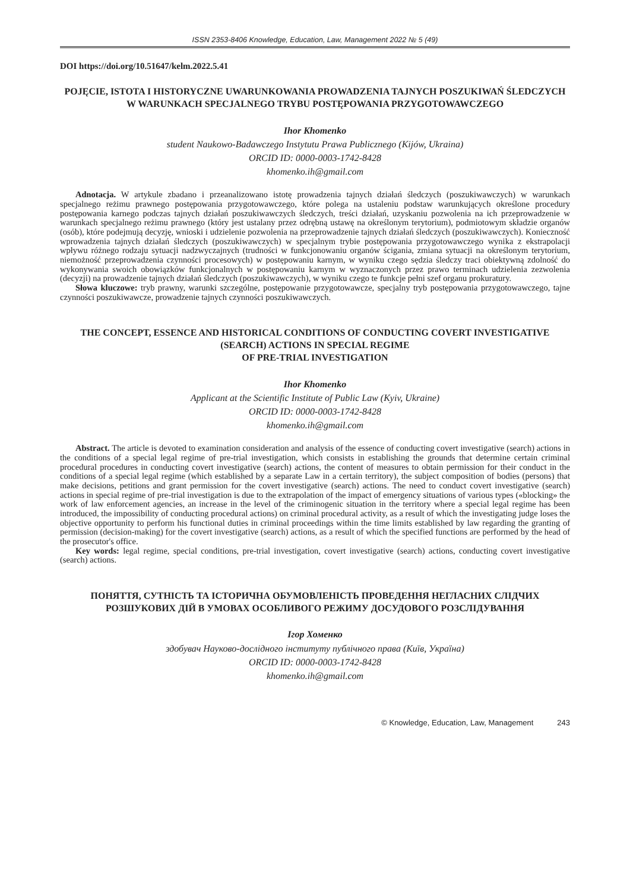ISSN 2353-8406 Knowledge, Education, Law, Management 2022 № 5 (49)
DOI https://doi.org/10.51647/kelm.2022.5.41
POJĘCIE, ISTOTA I HISTORYCZNE UWARUNKOWANIA PROWADZENIA TAJNYCH POSZUKIWAŃ ŚLEDCZYCH W WARUNKACH SPECJALNEGO TRYBU POSTĘPOWANIA PRZYGOTOWAWCZEGO
Ihor Khomenko
student Naukowo-Badawczego Instytutu Prawa Publicznego (Kijów, Ukraina)
ORCID ID: 0000-0003-1742-8428
khomenko.ih@gmail.com
Adnotacja. W artykule zbadano i przeanalizowano istotę prowadzenia tajnych działań śledczych (poszukiwawczych) w warunkach specjalnego reżimu prawnego postępowania przygotowawczego, które polega na ustaleniu podstaw warunkujących określone procedury postępowania karnego podczas tajnych działań poszukiwawczych śledczych, treści działań, uzyskaniu pozwolenia na ich przeprowadzenie w warunkach specjalnego reżimu prawnego (który jest ustalany przez odrębną ustawę na określonym terytorium), podmiotowym składzie organów (osób), które podejmują decyzję, wnioski i udzielenie pozwolenia na przeprowadzenie tajnych działań śledczych (poszukiwawczych). Konieczność wprowadzenia tajnych działań śledczych (poszukiwawczych) w specjalnym trybie postępowania przygotowawczego wynika z ekstrapolacji wpływu różnego rodzaju sytuacji nadzwyczajnych (trudności w funkcjonowaniu organów ścigania, zmiana sytuacji na określonym terytorium, niemożność przeprowadzenia czynności procesowych) w postępowaniu karnym, w wyniku czego sędzia śledczy traci obiektywną zdolność do wykonywania swoich obowiązków funkcjonalnych w postępowaniu karnym w wyznaczonych przez prawo terminach udzielenia zezwolenia (decyzji) na prowadzenie tajnych działań śledczych (poszukiwawczych), w wyniku czego te funkcje pełni szef organu prokuratury.
Słowa kluczowe: tryb prawny, warunki szczególne, postępowanie przygotowawcze, specjalny tryb postępowania przygotowawczego, tajne czynności poszukiwawcze, prowadzenie tajnych czynności poszukiwawczych.
THE CONCEPT, ESSENCE AND HISTORICAL CONDITIONS OF CONDUCTING COVERT INVESTIGATIVE (SEARCH) ACTIONS IN SPECIAL REGIME
OF PRE-TRIAL INVESTIGATION
Ihor Khomenko
Applicant at the Scientific Institute of Public Law (Kyiv, Ukraine)
ORCID ID: 0000-0003-1742-8428
khomenko.ih@gmail.com
Abstract. The article is devoted to examination consideration and analysis of the essence of conducting covert investigative (search) actions in the conditions of a special legal regime of pre-trial investigation, which consists in establishing the grounds that determine certain criminal procedural procedures in conducting covert investigative (search) actions, the content of measures to obtain permission for their conduct in the conditions of a special legal regime (which established by a separate Law in a certain territory), the subject composition of bodies (persons) that make decisions, petitions and grant permission for the covert investigative (search) actions. The need to conduct covert investigative (search) actions in special regime of pre-trial investigation is due to the extrapolation of the impact of emergency situations of various types («blocking» the work of law enforcement agencies, an increase in the level of the criminogenic situation in the territory where a special legal regime has been introduced, the impossibility of conducting procedural actions) on criminal procedural activity, as a result of which the investigating judge loses the objective opportunity to perform his functional duties in criminal proceedings within the time limits established by law regarding the granting of permission (decision-making) for the covert investigative (search) actions, as a result of which the specified functions are performed by the head of the prosecutor's office.
Key words: legal regime, special conditions, pre-trial investigation, covert investigative (search) actions, conducting covert investigative (search) actions.
ПОНЯТТЯ, СУТНІСТЬ ТА ІСТОРИЧНА ОБУМОВЛЕНІСТЬ ПРОВЕДЕННЯ НЕГЛАСНИХ СЛІДЧИХ РОЗШУКОВИХ ДІЙ В УМОВАХ ОСОБЛИВОГО РЕЖИМУ ДОСУДОВОГО РОЗСЛІДУВАННЯ
Ігор Хоменко
здобувач Науково-дослідного інституту публічного права (Київ, Україна)
ORCID ID: 0000-0003-1742-8428
khomenko.ih@gmail.com
© Knowledge, Education, Law, Management 243